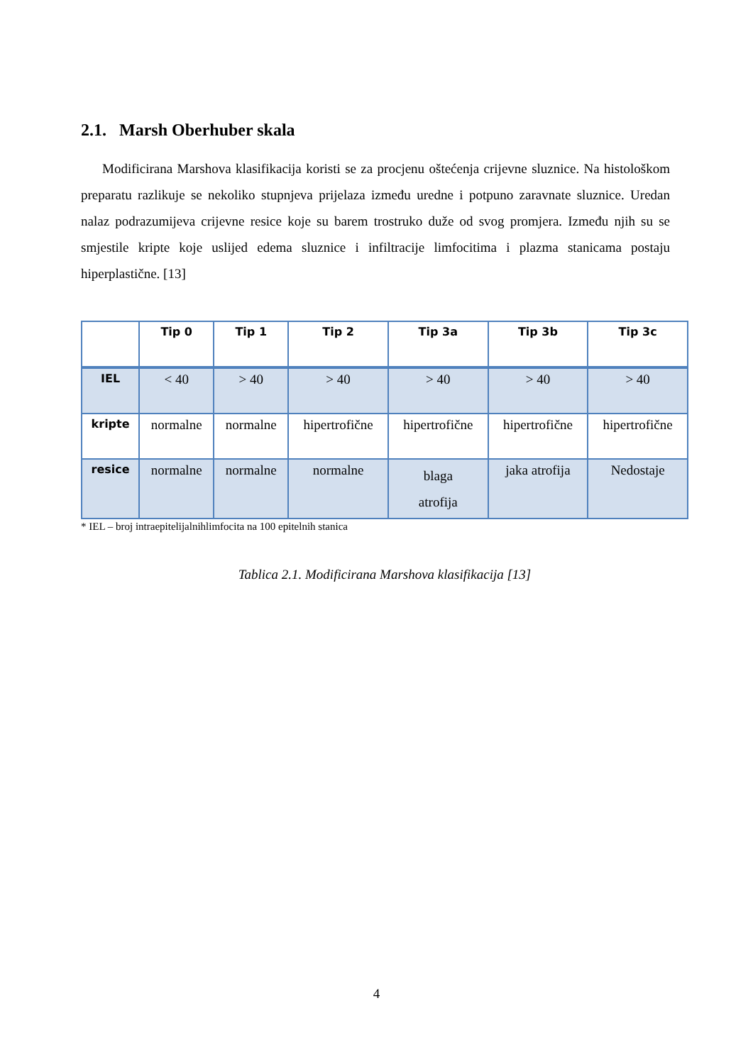2.1. Marsh Oberhuber skala
Modificirana Marshova klasifikacija koristi se za procjenu oštećenja crijevne sluznice. Na histološkom preparatu razlikuje se nekoliko stupnjeva prijelaza između uredne i potpuno zaravnate sluznice. Uredan nalaz podrazumijeva crijevne resice koje su barem trostruko duže od svog promjera. Između njih su se smjestile kripte koje uslijed edema sluznice i infiltracije limfocitima i plazma stanicama postaju hiperplastične. [13]
| | Tip 0 | Tip 1 | Tip 2 | Tip 3a | Tip 3b | Tip 3c |
| --- | --- | --- | --- | --- | --- | --- |
| IEL | < 40 | > 40 | > 40 | > 40 | > 40 | > 40 |
| kripte | normalne | normalne | hipertrofične | hipertrofične | hipertrofične | hipertrofične |
| resice | normalne | normalne | normalne | blaga atrofija | jaka atrofija | Nedostaje |
* IEL – broj intraepitelijalnihlimfocita na 100 epitelnih stanica
Tablica 2.1. Modificirana Marshova klasifikacija [13]
4